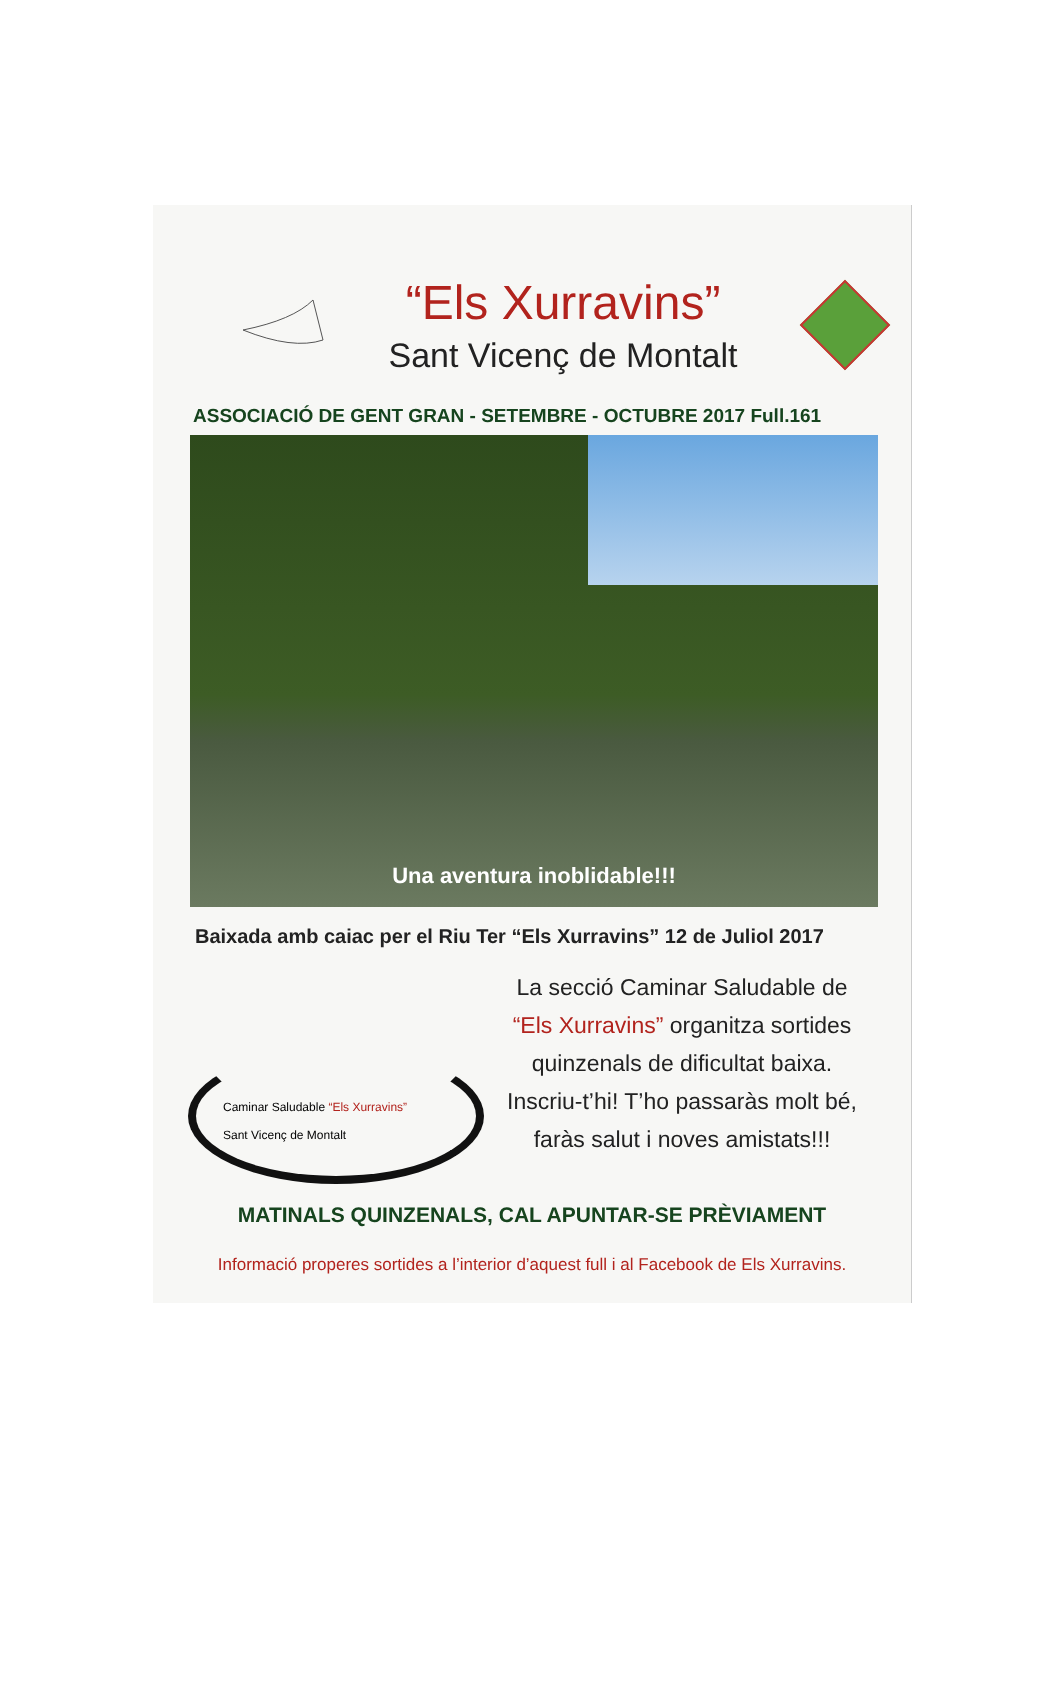“Els Xurravins”
Sant Vicenç de Montalt
ASSOCIACIÓ DE GENT GRAN - SETEMBRE - OCTUBRE 2017 Full.161
Una aventura inoblidable!!!
Baixada amb caiac per el Riu Ter “Els Xurravins” 12 de Juliol 2017
Caminar Saludable “Els Xurravins”
Sant Vicenç de Montalt
La secció Caminar Saludable de
“Els Xurravins” organitza sortides
quinzenals de dificultat baixa.
Inscriu-t’hi! T’ho passaràs molt bé,
faràs salut i noves amistats!!!
MATINALS QUINZENALS, CAL APUNTAR-SE PRÈVIAMENT
Informació properes sortides a l’interior d’aquest full i al Facebook de Els Xurravins.